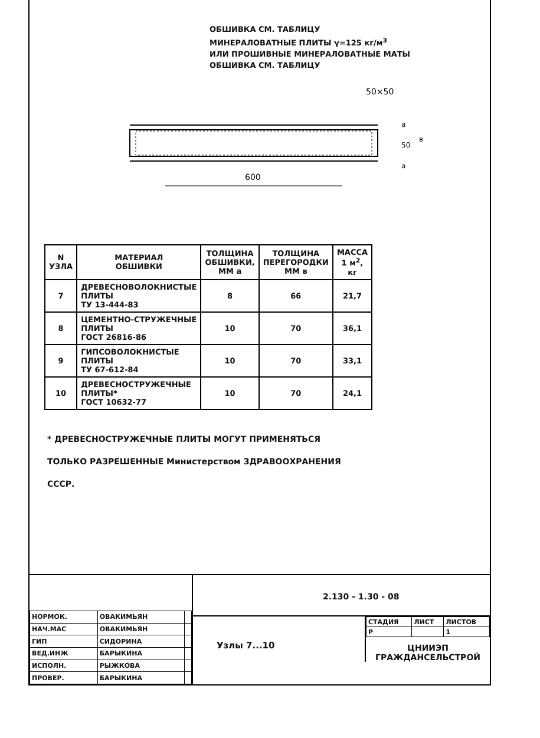ОБШИВКА СМ. ТАБЛИЦУ
МИНЕРАЛОВАТНЫЕ ПЛИТЫ γ=125 кг/м<sup>3</sup>
ИЛИ ПРОШИВНЫЕ МИНЕРАЛОВАТНЫЕ МАТЫ
ОБШИВКА СМ. ТАБЛИЦУ
50×50
600
a
50
в
a
| N УЗЛА | МАТЕРИАЛ ОБШИВКИ | ТОЛЩИНА ОБШИВКИ, ММ a | ТОЛЩИНА ПЕРЕГОРОДКИ ММ в | МАССА 1 м<sup>2</sup>, кг |
| --- | --- | --- | --- | --- |
| 7 | ДРЕВЕСНОВОЛОКНИСТЫЕ ПЛИТЫ ТУ 13-444-83 | 8 | 66 | 21,7 |
| 8 | ЦЕМЕНТНО-СТРУЖЕЧНЫЕ ПЛИТЫ ГОСТ 26816-86 | 10 | 70 | 36,1 |
| 9 | ГИПСОВОЛОКНИСТЫЕ ПЛИТЫ ТУ 67-612-84 | 10 | 70 | 33,1 |
| 10 | ДРЕВЕСНОСТРУЖЕЧНЫЕ ПЛИТЫ* ГОСТ 10632-77 | 10 | 70 | 24,1 |
* ДРЕВЕСНОСТРУЖЕЧНЫЕ ПЛИТЫ МОГУТ ПРИМЕНЯТЬСЯ
ТОЛЬКО РАЗРЕШЕННЫЕ Министерством ЗДРАВООХРАНЕНИЯ
СССР.
| НОРМОК. | ОВАКИМЬЯН | |
| НАЧ.МАС | ОВАКИМЬЯН | |
| ГИП | СИДОРИНА | |
| ВЕД.ИНЖ | БАРЫКИНА | |
| ИСПОЛН. | РЫЖКОВА | |
| ПРОВЕР. | БАРЫКИНА | |
2.130 - 1.30 - 08
Узлы 7...10
| СТАДИЯ | ЛИСТ | ЛИСТОВ |
| Р | | 1 |
ЦНИИЭП
ГРАЖДАНСЕЛЬСТРОЙ